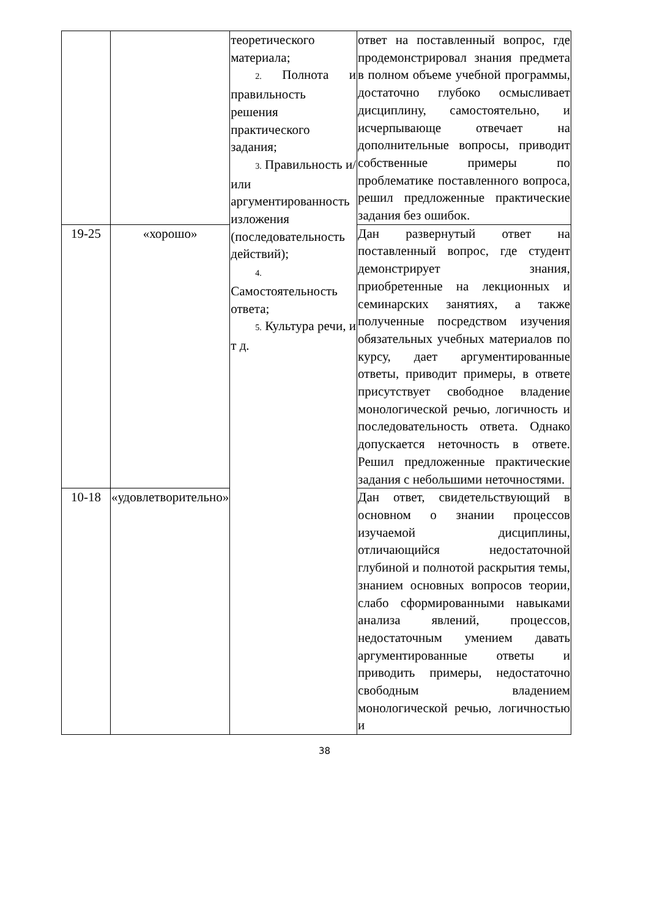| | | теоретического материала; 2. Полнота и правильность решения практического задания; 3. Правильность и/или аргументированность изложения (последовательность действий); 4. Самостоятельность ответа; 5. Культура речи, и т д. | ответ на поставленный вопрос, где продемонстрировал знания предмета в полном объеме учебной программы, достаточно глубоко осмысливает дисциплину, самостоятельно, и исчерпывающе отвечает на дополнительные вопросы, приводит собственные примеры по проблематике поставленного вопроса, решил предложенные практические задания без ошибок. |
| 19-25 | «хорошо» | | Дан развернутый ответ на поставленный вопрос, где студент демонстрирует знания, приобретенные на лекционных и семинарских занятиях, а также полученные посредством изучения обязательных учебных материалов по курсу, дает аргументированные ответы, приводит примеры, в ответе присутствует свободное владение монологической речью, логичность и последовательность ответа. Однако допускается неточность в ответе. Решил предложенные практические задания с небольшими неточностями. |
| 10-18 | «удовлетворительно» | | Дан ответ, свидетельствующий в основном о знании процессов изучаемой дисциплины, отличающийся недостаточной глубиной и полнотой раскрытия темы, знанием основных вопросов теории, слабо сформированными навыками анализа явлений, процессов, недостаточным умением давать аргументированные ответы и приводить примеры, недостаточно свободным владением монологической речью, логичностью и |
38